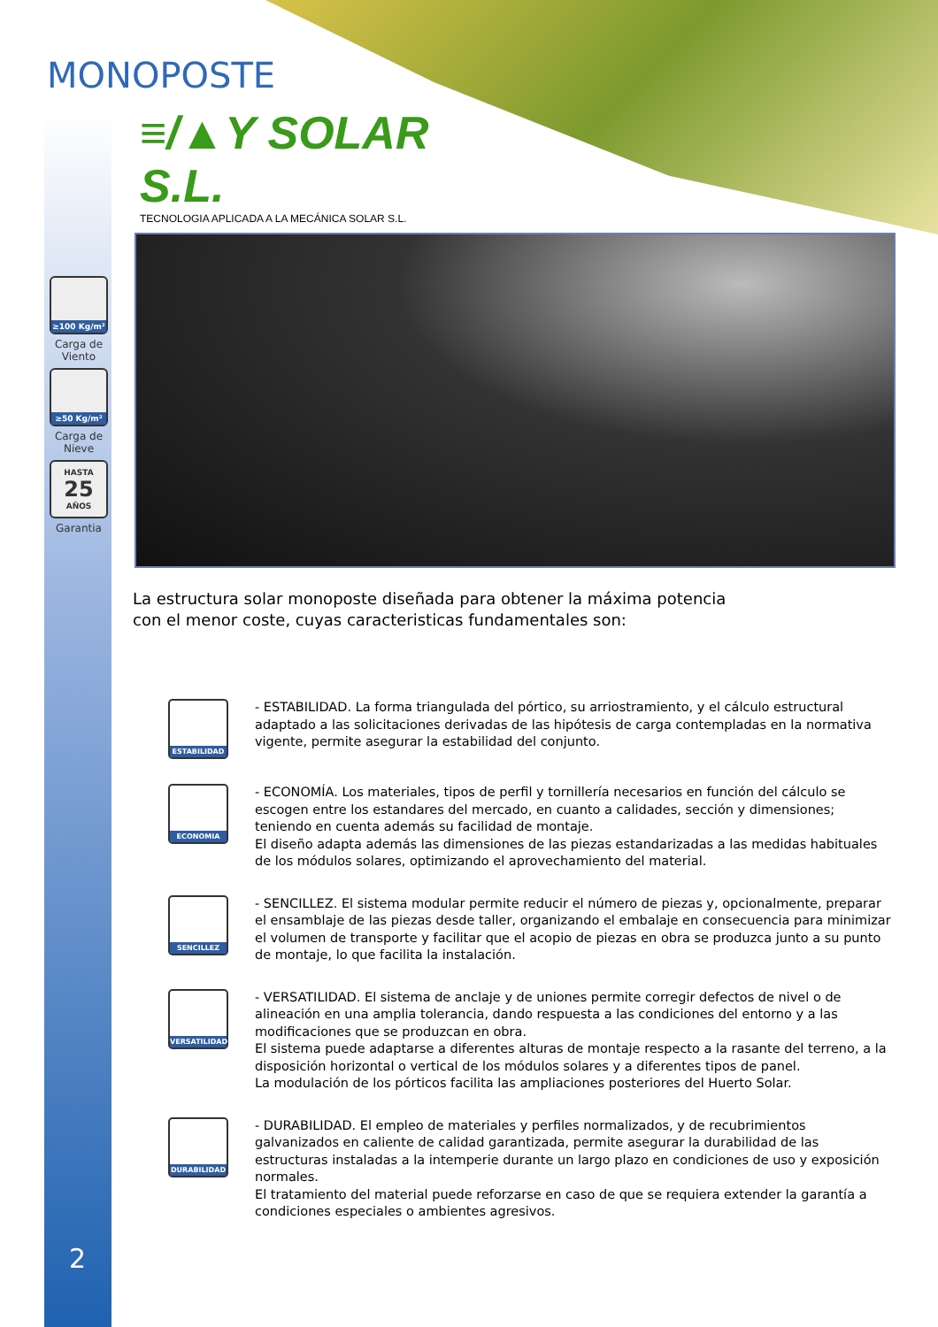MONOPOSTE
≡/▲Y SOLAR S.L.
TECNOLOGIA APLICADA A LA MECÁNICA SOLAR S.L.
≥100 Kg/m²
Carga de Viento
≥50 Kg/m²
Carga de Nieve
HASTA
25
AÑOS
Garantia
La estructura solar monoposte diseñada para obtener la máxima potencia
con el menor coste, cuyas caracteristicas fundamentales son:
ESTABILIDAD
- ESTABILIDAD. La forma triangulada del pórtico, su arriostramiento, y el cálculo estructural adaptado a las solicitaciones derivadas de las hipótesis de carga contempladas en la normativa vigente, permite asegurar la estabilidad del conjunto.
ECONOMIA
- ECONOMÍA. Los materiales, tipos de perfil y tornillería necesarios en función del cálculo se escogen entre los estandares del mercado, en cuanto a calidades, sección y dimensiones; teniendo en cuenta además su facilidad de montaje.
El diseño adapta además las dimensiones de las piezas estandarizadas a las medidas habituales de los módulos solares, optimizando el aprovechamiento del material.
SENCILLEZ
- SENCILLEZ. El sistema modular permite reducir el número de piezas y, opcionalmente, preparar el ensamblaje de las piezas desde taller, organizando el embalaje en consecuencia para minimizar el volumen de transporte y facilitar que el acopio de piezas en obra se produzca junto a su punto de montaje, lo que facilita la instalación.
VERSATILIDAD
- VERSATILIDAD. El sistema de anclaje y de uniones permite corregir defectos de nivel o de alineación en una amplia tolerancia, dando respuesta a las condiciones del entorno y a las modificaciones que se produzcan en obra.
El sistema puede adaptarse a diferentes alturas de montaje respecto a la rasante del terreno, a la disposición horizontal o vertical de los módulos solares y a diferentes tipos de panel.
La modulación de los pórticos facilita las ampliaciones posteriores del Huerto Solar.
DURABILIDAD
- DURABILIDAD. El empleo de materiales y perfiles normalizados, y de recubrimientos galvanizados en caliente de calidad garantizada, permite asegurar la durabilidad de las estructuras instaladas a la intemperie durante un largo plazo en condiciones de uso y exposición normales.
El tratamiento del material puede reforzarse en caso de que se requiera extender la garantía a condiciones especiales o ambientes agresivos.
2